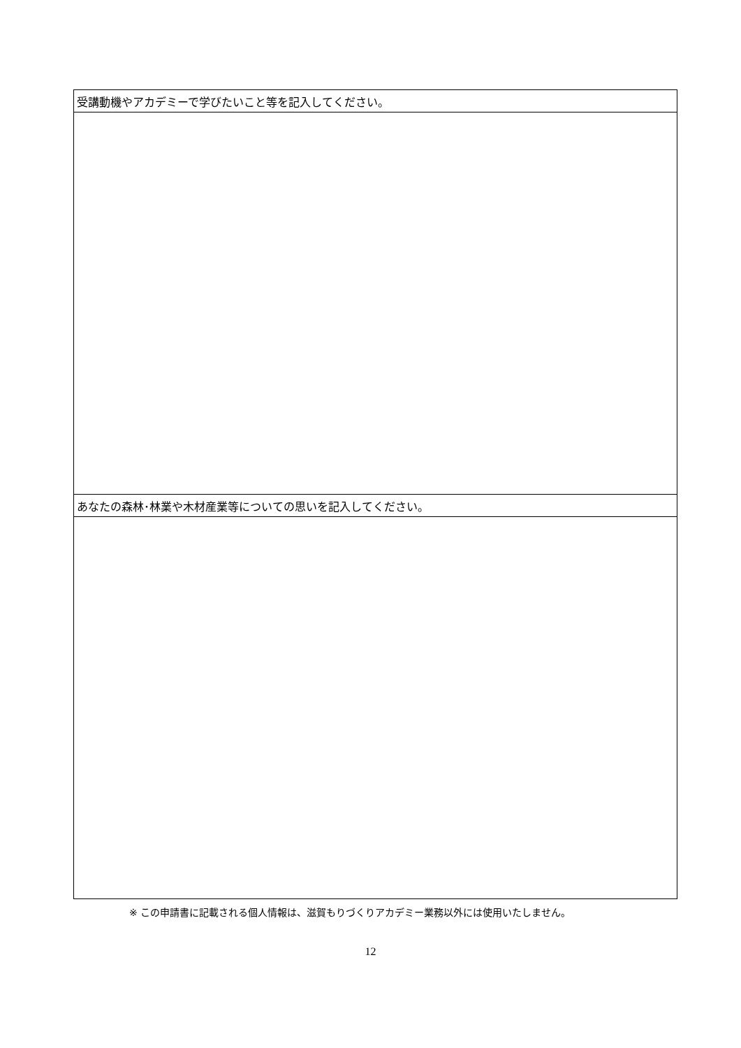| 受講動機やアカデミーで学びたいこと等を記入してください。 |
| あなたの森林･林業や木材産業等についての思いを記入してください。 |
※ この申請書に記載される個人情報は、滋賀もりづくりアカデミー業務以外には使用いたしません。
12